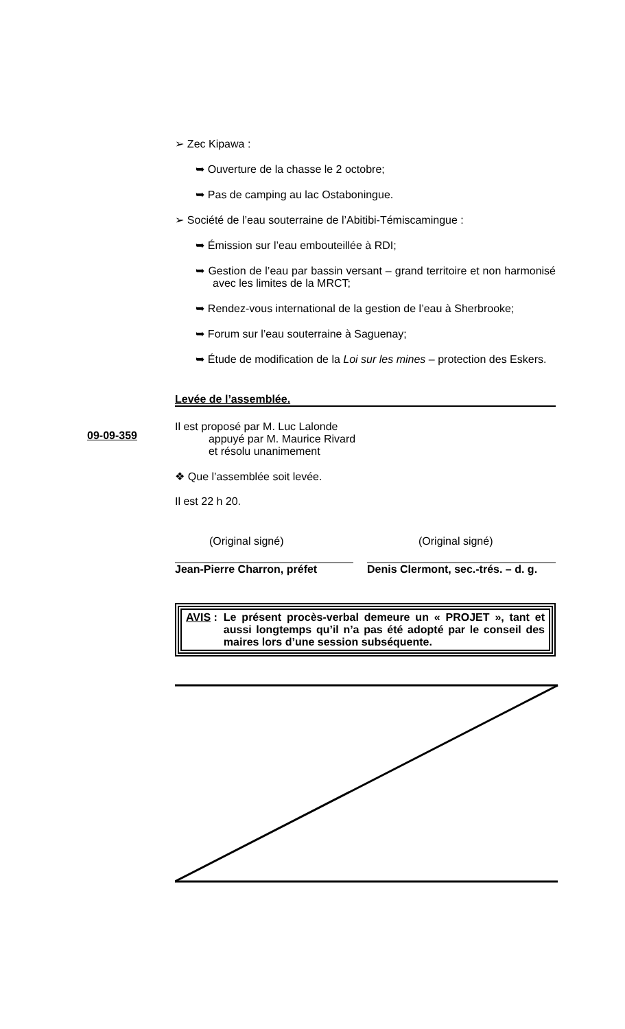09-09-359
➢ Zec Kipawa :
➥ Ouverture de la chasse le 2 octobre;
➥ Pas de camping au lac Ostaboningue.
➢ Société de l’eau souterraine de l’Abitibi-Témiscamingue :
➥ Émission sur l’eau embouteillée à RDI;
➥ Gestion de l’eau par bassin versant – grand territoire et non harmonisé avec les limites de la MRCT;
➥ Rendez-vous international de la gestion de l’eau à Sherbrooke;
➥ Forum sur l’eau souterraine à Saguenay;
➥ Étude de modification de la Loi sur les mines – protection des Eskers.
Levée de l’assemblée.
Il est proposé par M. Luc Lalonde
appuyé par M. Maurice Rivard
et résolu unanimement
❖ Que l’assemblée soit levée.
Il est 22 h 20.
(Original signé)
Jean-Pierre Charron, préfet
(Original signé)
Denis Clermont, sec.-trés. – d. g.
AVIS : Le présent procès-verbal demeure un « PROJET », tant et aussi longtemps qu’il n’a pas été adopté par le conseil des maires lors d’une session subséquente.